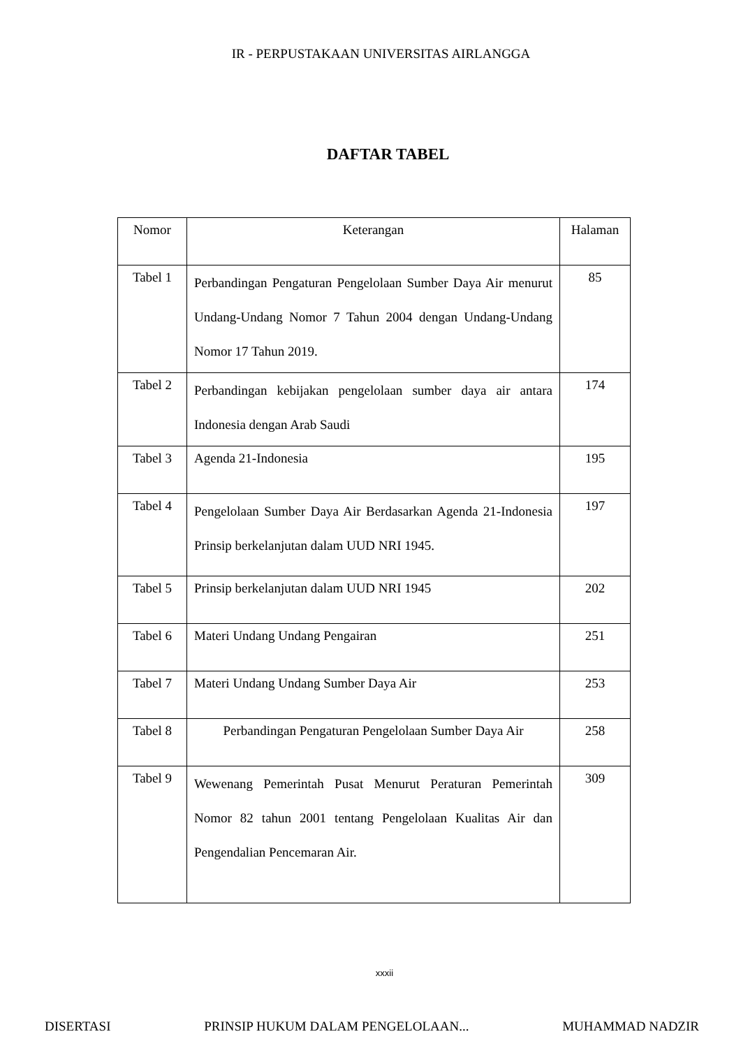IR - PERPUSTAKAAN UNIVERSITAS AIRLANGGA
DAFTAR TABEL
| Nomor | Keterangan | Halaman |
| --- | --- | --- |
| Tabel 1 | Perbandingan Pengaturan Pengelolaan Sumber Daya Air menurut Undang-Undang Nomor 7 Tahun 2004 dengan Undang-Undang Nomor 17 Tahun 2019. | 85 |
| Tabel 2 | Perbandingan kebijakan pengelolaan sumber daya air antara Indonesia dengan Arab Saudi | 174 |
| Tabel 3 | Agenda 21-Indonesia | 195 |
| Tabel 4 | Pengelolaan Sumber Daya Air Berdasarkan Agenda 21-Indonesia Prinsip berkelanjutan dalam UUD NRI 1945. | 197 |
| Tabel 5 | Prinsip berkelanjutan dalam UUD NRI 1945 | 202 |
| Tabel 6 | Materi Undang Undang Pengairan | 251 |
| Tabel 7 | Materi Undang Undang Sumber Daya Air | 253 |
| Tabel 8 | Perbandingan Pengaturan Pengelolaan Sumber Daya Air | 258 |
| Tabel 9 | Wewenang Pemerintah Pusat Menurut Peraturan Pemerintah Nomor 82 tahun 2001 tentang Pengelolaan Kualitas Air dan Pengendalian Pencemaran Air. | 309 |
xxxii
DISERTASI PRINSIP HUKUM DALAM PENGELOLAAN... MUHAMMAD NADZIR